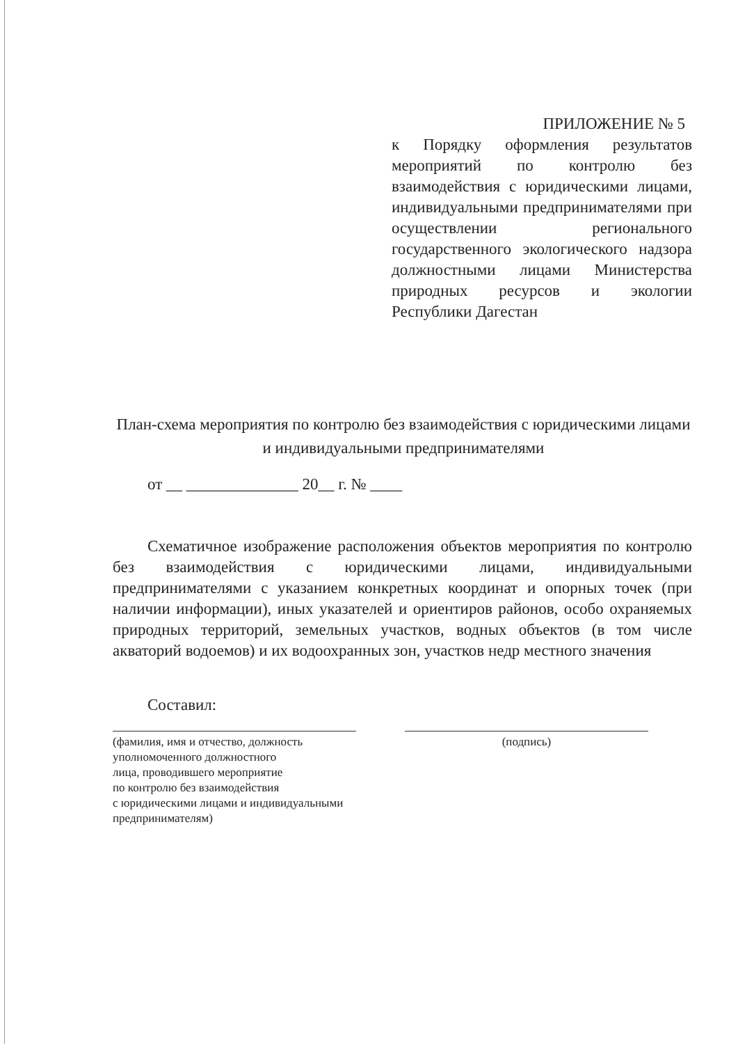ПРИЛОЖЕНИЕ № 5
к Порядку оформления результатов мероприятий по контролю без взаимодействия с юридическими лицами, индивидуальными предпринимателями при осуществлении регионального государственного экологического надзора должностными лицами Министерства природных ресурсов и экологии Республики Дагестан
План-схема мероприятия по контролю без взаимодействия с юридическими лицами и индивидуальными предпринимателями
от __ ______________ 20__ г. № ____
Схематичное изображение расположения объектов мероприятия по контролю без взаимодействия с юридическими лицами, индивидуальными предпринимателями с указанием конкретных координат и опорных точек (при наличии информации), иных указателей и ориентиров районов, особо охраняемых природных территорий, земельных участков, водных объектов (в том числе акваторий водоемов) и их водоохранных зон, участков недр местного значения
Составил:
(фамилия, имя и отчество, должность
уполномоченного должностного
лица, проводившего мероприятие
по контролю без взаимодействия
с юридическими лицами и индивидуальными
предпринимателям)
(подпись)